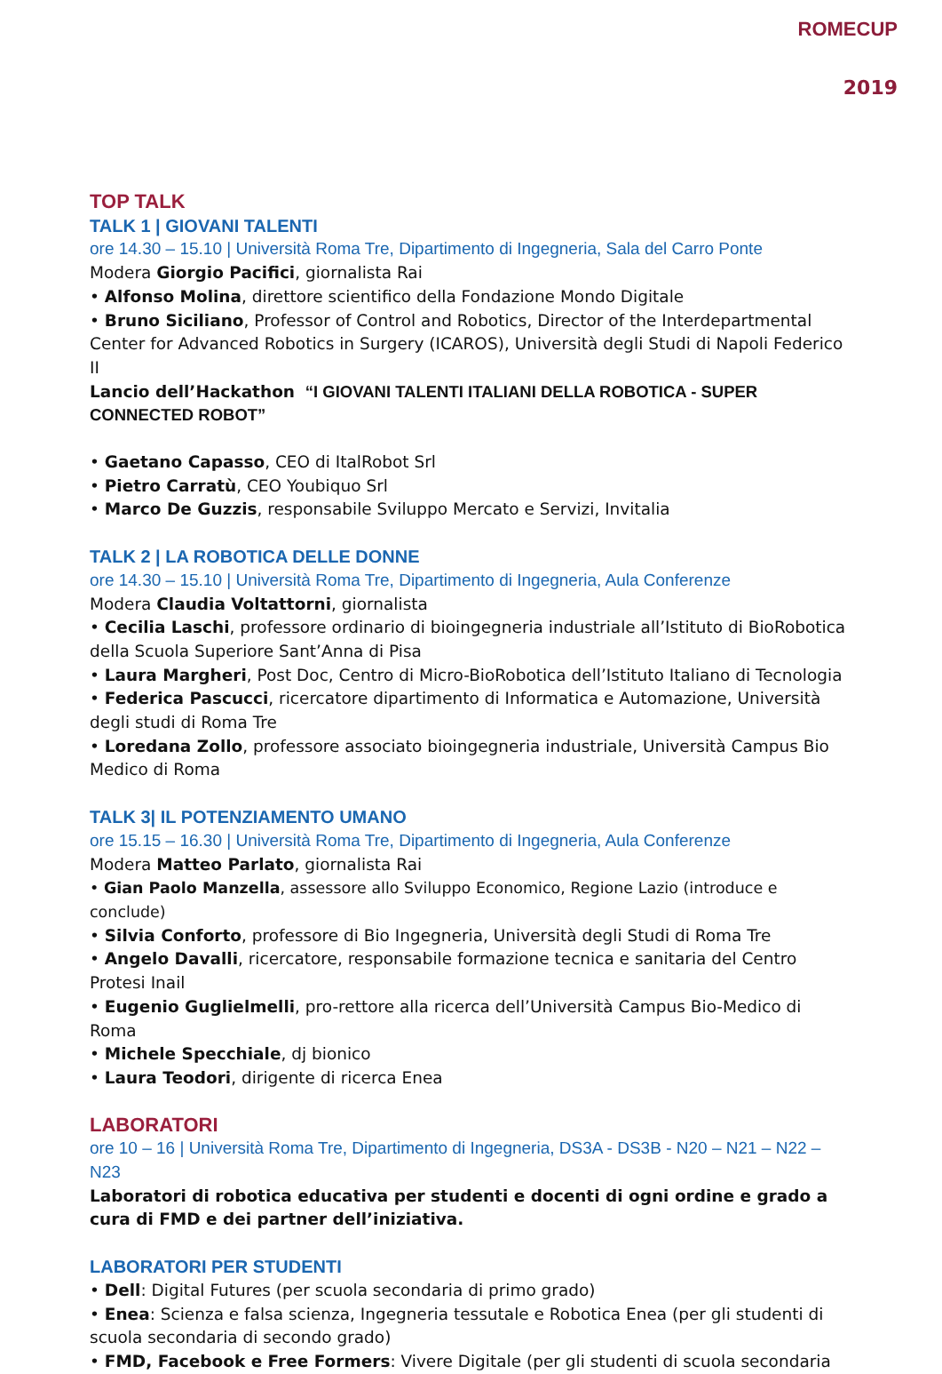ROMECUP
2019
TOP TALK
TALK 1 | GIOVANI TALENTI
ore 14.30 – 15.10 | Università Roma Tre, Dipartimento di Ingegneria, Sala del Carro Ponte
Modera Giorgio Pacifici, giornalista Rai
• Alfonso Molina, direttore scientifico della Fondazione Mondo Digitale
• Bruno Siciliano, Professor of Control and Robotics, Director of the Interdepartmental Center for Advanced Robotics in Surgery (ICAROS), Università degli Studi di Napoli Federico II
Lancio dell’Hackathon “I GIOVANI TALENTI ITALIANI DELLA ROBOTICA - SUPER CONNECTED ROBOT”
• Gaetano Capasso, CEO di ItalRobot Srl
• Pietro Carratù, CEO Youbiquo Srl
• Marco De Guzzis, responsabile Sviluppo Mercato e Servizi, Invitalia
TALK 2 | LA ROBOTICA DELLE DONNE
ore 14.30 – 15.10 | Università Roma Tre, Dipartimento di Ingegneria, Aula Conferenze
Modera Claudia Voltattorni, giornalista
• Cecilia Laschi, professore ordinario di bioingegneria industriale all’Istituto di BioRobotica della Scuola Superiore Sant’Anna di Pisa
• Laura Margheri, Post Doc, Centro di Micro-BioRobotica dell’Istituto Italiano di Tecnologia
• Federica Pascucci, ricercatore dipartimento di Informatica e Automazione, Università degli studi di Roma Tre
• Loredana Zollo, professore associato bioingegneria industriale, Università Campus Bio Medico di Roma
TALK 3| IL POTENZIAMENTO UMANO
ore 15.15 – 16.30 | Università Roma Tre, Dipartimento di Ingegneria, Aula Conferenze
Modera Matteo Parlato, giornalista Rai
• Gian Paolo Manzella, assessore allo Sviluppo Economico, Regione Lazio (introduce e conclude)
• Silvia Conforto, professore di Bio Ingegneria, Università degli Studi di Roma Tre
• Angelo Davalli, ricercatore, responsabile formazione tecnica e sanitaria del Centro Protesi Inail
• Eugenio Guglielmelli, pro-rettore alla ricerca dell’Università Campus Bio-Medico di Roma
• Michele Specchiale, dj bionico
• Laura Teodori, dirigente di ricerca Enea
LABORATORI
ore 10 – 16 | Università Roma Tre, Dipartimento di Ingegneria, DS3A - DS3B - N20 – N21 – N22 – N23
Laboratori di robotica educativa per studenti e docenti di ogni ordine e grado a cura di FMD e dei partner dell’iniziativa.
LABORATORI PER STUDENTI
• Dell: Digital Futures (per scuola secondaria di primo grado)
• Enea: Scienza e falsa scienza, Ingegneria tessutale e Robotica Enea (per gli studenti di scuola secondaria di secondo grado)
• FMD, Facebook e Free Formers: Vivere Digitale (per gli studenti di scuola secondaria